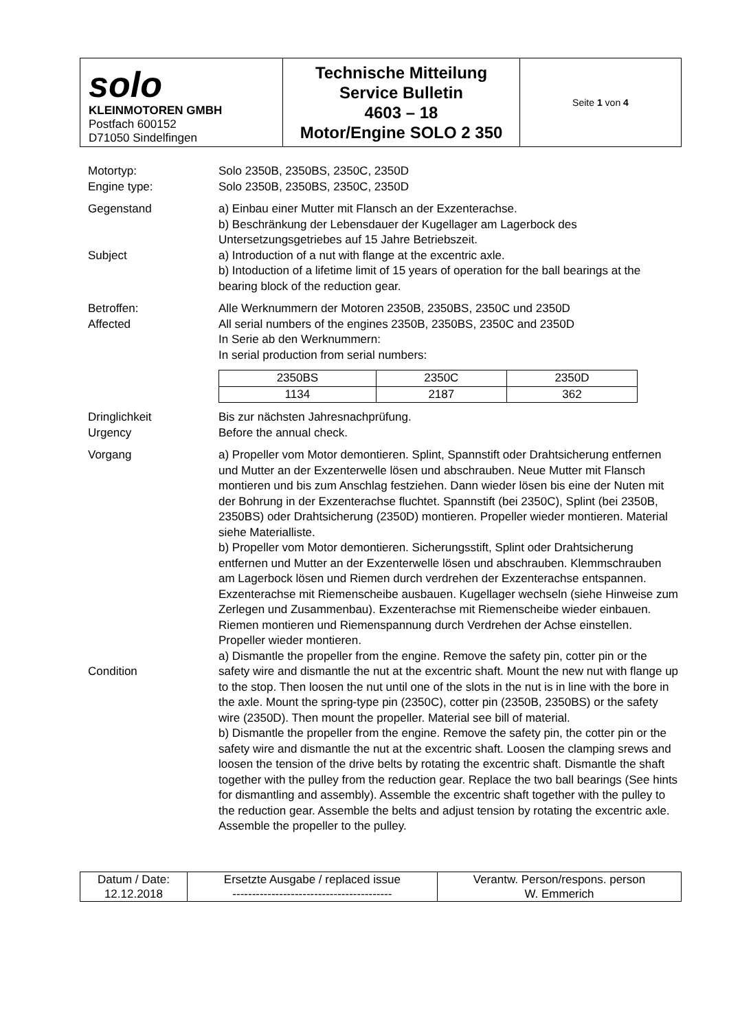| solo KLEINMOTOREN GMBH Postfach 600152 D71050 Sindelfingen | Technische Mitteilung Service Bulletin 4603 – 18 Motor/Engine SOLO 2 350 | Seite 1 von 4 |
Motortyp:
Engine type:
Solo 2350B, 2350BS, 2350C, 2350D
Solo 2350B, 2350BS, 2350C, 2350D
Gegenstand
Subject
a) Einbau einer Mutter mit Flansch an der Exzenterachse.
b) Beschränkung der Lebensdauer der Kugellager am Lagerbock des Untersetzungsgetriebes auf 15 Jahre Betriebszeit.
a) Introduction of a nut with flange at the excentric axle.
b) Intoduction of a lifetime limit of 15 years of operation for the ball bearings at the bearing block of the reduction gear.
Betroffen:
Affected
Alle Werknummern der Motoren 2350B, 2350BS, 2350C und 2350D
All serial numbers of the engines 2350B, 2350BS, 2350C and 2350D
In Serie ab den Werknummern:
In serial production from serial numbers:
| 2350BS | 2350C | 2350D |
| 1134 | 2187 | 362 |
Dringlichkeit
Urgency
Bis zur nächsten Jahresnachprüfung.
Before the annual check.
Vorgang
Condition
a) Propeller vom Motor demontieren. Splint, Spannstift oder Drahtsicherung entfernen und Mutter an der Exzenterwelle lösen und abschrauben. Neue Mutter mit Flansch montieren und bis zum Anschlag festziehen. Dann wieder lösen bis eine der Nuten mit der Bohrung in der Exzenterachse fluchtet. Spannstift (bei 2350C), Splint (bei 2350B, 2350BS) oder Drahtsicherung (2350D) montieren. Propeller wieder montieren. Material siehe Materialliste.
b) Propeller vom Motor demontieren. Sicherungsstift, Splint oder Drahtsicherung entfernen und Mutter an der Exzenterwelle lösen und abschrauben. Klemmschrauben am Lagerbock lösen und Riemen durch verdrehen der Exzenterachse entspannen. Exzenterachse mit Riemenscheibe ausbauen. Kugellager wechseln (siehe Hinweise zum Zerlegen und Zusammenbau). Exzenterachse mit Riemenscheibe wieder einbauen. Riemen montieren und Riemenspannung durch Verdrehen der Achse einstellen. Propeller wieder montieren.
a) Dismantle the propeller from the engine. Remove the safety pin, cotter pin or the safety wire and dismantle the nut at the excentric shaft. Mount the new nut with flange up to the stop. Then loosen the nut until one of the slots in the nut is in line with the bore in the axle. Mount the spring-type pin (2350C), cotter pin (2350B, 2350BS) or the safety wire (2350D). Then mount the propeller. Material see bill of material.
b) Dismantle the propeller from the engine. Remove the safety pin, the cotter pin or the safety wire and dismantle the nut at the excentric shaft. Loosen the clamping srews and loosen the tension of the drive belts by rotating the excentric shaft. Dismantle the shaft together with the pulley from the reduction gear. Replace the two ball bearings (See hints for dismantling and assembly). Assemble the excentric shaft together with the pulley to the reduction gear. Assemble the belts and adjust tension by rotating the excentric axle. Assemble the propeller to the pulley.
| Datum / Date: 12.12.2018 | Ersetzte Ausgabe / replaced issue ----------------------------------------- | Verantw. Person/respons. person W. Emmerich |